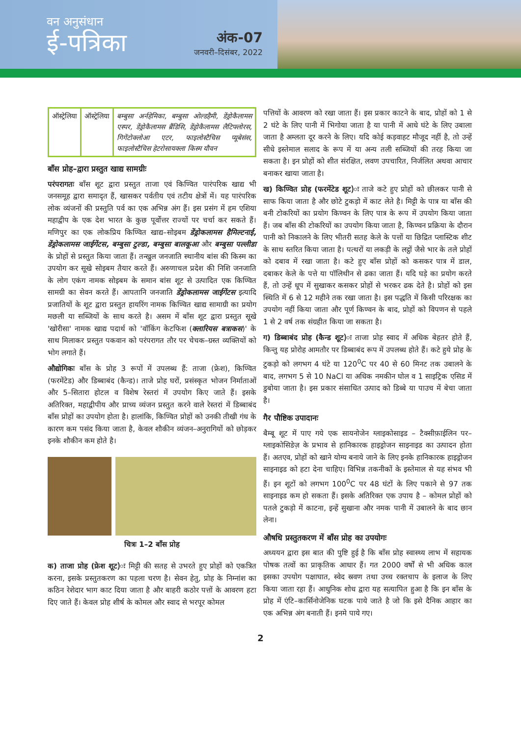वन अनुसंधान
ई-पत्रिका
अंक-07
जनवरी–दिसंबर, 2022
| ऑस्ट्रेलिया | ऑस्ट्रेलिया | बम्बुसा अर्नहेमिका, बम्बुसा ओल्डहैमी, डेंड्रोकैलामस एस्पर, डेंड्रोकैलामस ब्रैंडिसि, डेंड्रोकैलामस लैटिफ्लोरस, गिगेंटोक्लोआ एटर, फाइलोस्टैचिस प्यूबेसंस, फाइलोस्टैचिस हेटरोसायक्ला किस्म यौवन |
बाँस प्रोह–द्वारा प्रस्तुत खाद्य सामग्रीः
परंपरागतः बाँस शूट द्वारा प्रस्तुत ताजा एवं किण्वित पारंपरिक खाद्य भी जनसमूह द्वारा समादृत हैं, खासकर पर्वतीय एवं तटीय क्षेत्रों में। यह पारंपरिक लोक व्यंजनों की प्रस्तुति पर्व का एक अभिन्न अंग हैं। इस प्रसंग में हम एशिया महाद्वीप के एक देश भारत के कुछ पूर्वोत्तर राज्यों पर चर्चा कर सकते हैं। मणिपुर का एक लोकप्रिय किण्वित खाद्य–सोइबम डेंड्रोकलामस हैमिल्टनाई, डेंड्रोकलामस जाईगेंटस, बम्बुसा टुल्डा, बम्बुसा बालकूआ और बम्बुसा पल्लीडा के प्रोहों से प्रस्तुत किया जाता हैं। तन्खुल जनजाति स्थानीय बांस की किस्म का उपयोग कर सूखे सोइबम तैयार करते हैं। अरुणाचल प्रदेश की निशि जनजाति के लोग एकंग नामक सोइबम के समान बांस शूट से उत्पादित एक किण्वित सामग्री का सेवन करते हैं। आपतानि जनजाति डेंड्रोकलामस जाईगेंटस इत्यादि प्रजातियों के शूट द्वारा प्रस्तुत हायरिंग नामक किण्वित खाद्य सामाग्री का प्रयोग मछली या सब्जियों के साथ करते है। असम में बाँस शूट द्वारा प्रस्तुत सूखे 'खोरीसा' नामक खाद्य पदार्थ को 'वॉकिंग केटफिश (क्लारियस बत्राकस)' के साथ मिलाकर प्रस्तुत पकवान को परंपरागत तौर पर चेचक–ग्रस्त व्यक्तियों को भोग लगाते हैं।
औद्योगिकः बाँस के प्रोह 3 रूपों में उपलब्ध हैं: ताजा (फ्रेश), किण्वित (फरमेंटेड) और डिब्बाबंद (कैन्ड)। ताजे प्रोह घरों, प्रसंस्कृत भोजन निर्माताओं और 5–सितारा होटल व विशेष रेस्तरां में उपयोग किए जाते हैं। इसके अतिरिक्त, महाद्वीपीय और प्राच्य व्यंजन प्रस्तुत करने वाले रेस्तरां में डिब्बाबंद बाँस प्रोहों का उपयोग होता है। हालांकि, किण्वित प्रोहों को उनकी तीखी गंध के कारण कम पसंद किया जाता है, केवल शौकीन व्यंजन–अनुरागियों को छोड़कर इनके शौकीन कम होते है।
चित्रः 1–2 बाँस प्रोह
क) ताजा प्रोह (फ्रेश शूट)ः मिट्टी की सतह से उभरते हुए प्रोहों को एकत्रित करना, इसके प्रस्तुतकरण का पहला चरण है। सेवन हेतु, प्रोह के निम्नांश का कठिन रेशेदार भाग काट दिया जाता है और बाहरी कठोर पत्तों के आवरण हटा दिए जाते हैं। केवल प्रोह शीर्ष के कोमल और स्वाद से भरपूर कोमल
पत्तियों के आवरण को रखा जाता हैं। इस प्रकार काटने के बाद, प्रोहों को 1 से 2 घंटे के लिए पानी में भिगोया जाता है या पानी में आधे घंटे के लिए उबाला जाता है अम्लता दूर करने के लिए। यदि कोई कड़वाहट मौजूद नहीं है, तो उन्हें सीधे इस्तेमाल सलाद के रूप में या अन्य तली सब्जियों की तरह किया जा सकता है। इन प्रोहों को शीत संरक्षित, लवण उपचारित, निर्जलित अथवा आचार बनाकर खाया जाता है।
ख) किण्वित प्रोह (फरमेंटेड शूट)ः ताजे कटे हुए प्रोहों को छीलकर पानी से साफ किया जाता है और छोटे टुकड़ो में काट लेते है। मिट्टी के पात्र या बाँस की बनी टोकरियों का प्रयोग किण्वन के लिए पात्र के रूप में उपयोग किया जाता हैं। जब बाँस की टोकरियों का उपयोग किया जाता है, किण्वन प्रक्रिया के दौरान पानी को निकालने के लिए भीतरी सतह केले के पत्तों या छिद्रित प्लास्टिक शीट के साथ स्तरित किया जाता है। पत्थरों या लकड़ी के लट्ठों जैसे भार के तले प्रोहों को दबाव में रखा जाता है। कटे हुए बाँस प्रोहों को कसकर पात्र में डाल, दबाकर केले के पत्ते या पॉलिथीन से ढका जाता हैं। यदि घड़े का प्रयोग करते हैं, तो उन्हें धूप में सुखाकर कसकर प्रोहों से भरकर ढक देते है। प्रोहों को इस स्थिति में 6 से 12 महीने तक रखा जाता है। इस पद्धति में किसी परिरक्षक का उपयोग नहीं किया जाता और पूर्ण किण्वन के बाद, प्रोहों को विपणन से पहले 1 से 2 वर्ष तक संग्रहीत किया जा सकता है।
ग) डिब्बाबंद प्रोह (कैन्ड शूट)ः ताजा प्रोह स्वाद में अधिक बेहतर होते हैं, किन्तु यह प्रोरोह आमतौर पर डिब्बाबंद रूप में उपलब्ध होते हैं। कटे हुये प्रोह के टुकड़ो को लगभग 4 घंटे या 120<sup>0</sup>C पर 40 से 60 मिनट तक उबालने के बाद, लगभग 5 से 10 NaCl या अधिक नमकीन घोल व 1 साइट्रिक एसिड में डुबोया जाता है। इस प्रकार संसाधित उत्पाद को डिब्बे या पाउच में बेचा जाता है।
गैर पौष्टिक उपादानः
बैम्बू शूट में पाए गये एक सायनोजेन ग्लाइकोसाइड – टैक्सीफ़ाईलिन पर–ग्लाइकोसिडेज़ के प्रभाव से हानिकारक हाइड्रोजन साइनाइड का उत्पादन होता हैं। अतएव, प्रोहों को खाने योग्य बनाये जाने के लिए इनके हानिकारक हाइड्रोजन साइनाइड को हटा देना चाहिए। विभिन्न तकनीकों के इस्तेमाल से यह संभव भी हैं। इन शूटों को लगभग 100<sup>0</sup>C पर 48 घंटों के लिए पकाने से 97 तक साइनाइड कम हो सकता हैं। इसके अतिरिक्त एक उपाय है – कोमल प्रोहों को पतले टुकड़ो में काटना, इन्हें सुखाना और नमक पानी में उबालने के बाद छान लेना।
औषधि प्रस्तुतकरण में बाँस प्रोह का उपयोगः
अध्ययन द्वारा इस बात की पुष्टि हुई है कि बाँस प्रोह स्वास्थ्य लाभ में सहायक पोषक तत्वों का प्राकृतिक आधार हैं। गत 2000 वर्षों से भी अधिक काल इसका उपयोग पक्षाघात, स्वेद स्रवण तथा उच्च रक्तचाप के इलाज के लिए किया जाता रहा हैं। आधुनिक शोध द्वारा यह सत्यापित हुआ है कि इन बाँस के प्रोह में एंटि–कार्सिनोजेनिक घटक पाये जाते है जो कि इसे दैनिक आहार का एक अभिन्न अंग बनाती हैं। इनमे पाये गए।
2